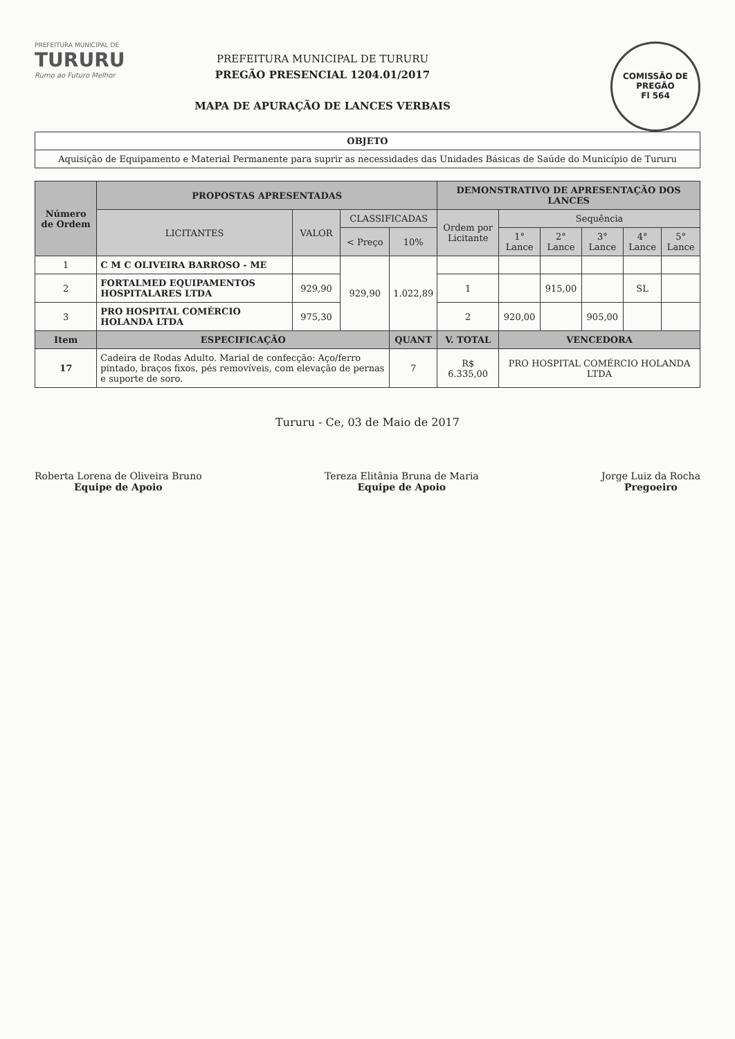COMISSÃO DE PREGÃO
Fl 564
PREFEITURA MUNICIPAL DE
TURURU
Rumo ao Futuro Melhor
PREFEITURA MUNICIPAL DE TURURU
PREGÃO PRESENCIAL 1204.01/2017
MAPA DE APURAÇÃO DE LANCES VERBAIS
| OBJETO |
| --- |
| Aquisição de Equipamento e Material Permanente para suprir as necessidades das Unidades Básicas de Saúde do Município de Tururu |
| Número de Ordem | PROPOSTAS APRESENTADAS | | | | DEMONSTRATIVO DE APRESENTAÇÃO DOS LANCES | | | | | |
| --- | --- | --- | --- | --- | --- | --- | --- | --- | --- | --- |
| | LICITANTES | VALOR | CLASSIFICADAS | | Ordem por Licitante | Sequência | | | | |
| | | | < Preço | 10% | | 1° Lance | 2° Lance | 3° Lance | 4° Lance | 5° Lance |
| 1 | C M C OLIVEIRA BARROSO - ME | | 929,90 | 1.022,89 | | | | | | |
| 2 | FORTALMED EQUIPAMENTOS HOSPITALARES LTDA | 929,90 | | | 1 | | 915,00 | | SL | |
| 3 | PRO HOSPITAL COMÉRCIO HOLANDA LTDA | 975,30 | | | 2 | 920,00 | | 905,00 | | |
| Item | ESPECIFICAÇÃO | | | QUANT | V. TOTAL | VENCEDORA | | | | |
| 17 | Cadeira de Rodas Adulto. Marial de confecção: Aço/ferro pintado, braços fixos, pés removíveis, com elevação de pernas e suporte de soro. | | | 7 | R$ 6.335,00 | PRO HOSPITAL COMÉRCIO HOLANDA LTDA | | | | |
Tururu - Ce, 03 de Maio de 2017
Roberta Lorena de Oliveira Bruno
Equipe de Apoio
Tereza Elitânia Bruna de Maria
Equipe de Apoio
Jorge Luiz da Rocha
Pregoeiro